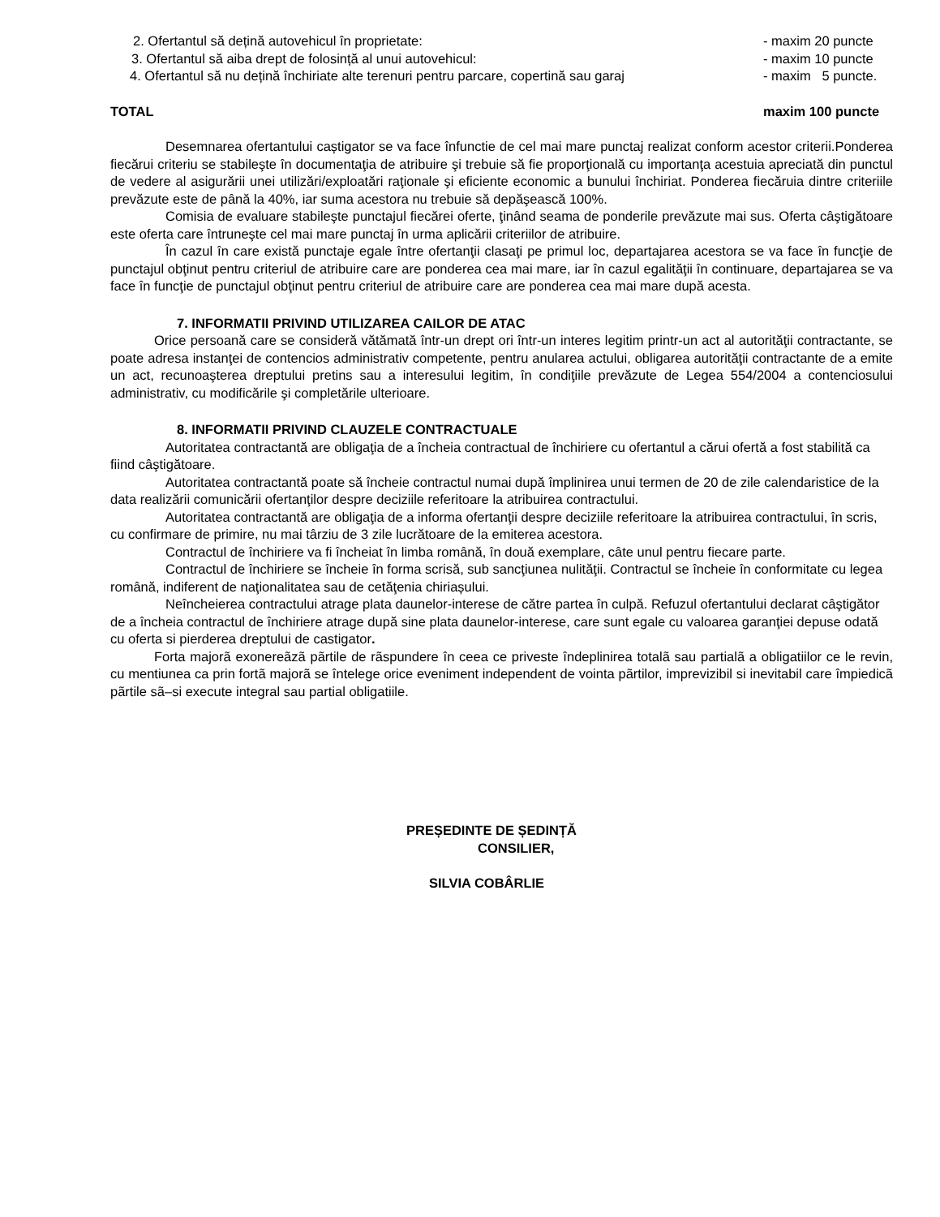2. Ofertantul să dețină autovehicul în proprietate: - maxim 20 puncte
3. Ofertantul să aiba drept de folosință al unui autovehicul: - maxim 10 puncte
4. Ofertantul să nu dețină închiriate alte terenuri pentru parcare, copertină sau garaj - maxim 5 puncte.
TOTAL maxim 100 puncte
Desemnarea ofertantului caștigator se va face înfunctie de cel mai mare punctaj realizat conform acestor criterii.Ponderea fiecărui criteriu se stabileşte în documentaţia de atribuire şi trebuie să fie proporţională cu importanţa acestuia apreciată din punctul de vedere al asigurării unei utilizări/exploatări raţionale şi eficiente economic a bunului închiriat. Ponderea fiecăruia dintre criteriile prevăzute este de până la 40%, iar suma acestora nu trebuie să depăşească 100%.
Comisia de evaluare stabileşte punctajul fiecărei oferte, ţinând seama de ponderile prevăzute mai sus. Oferta câştigătoare este oferta care întruneşte cel mai mare punctaj în urma aplicării criteriilor de atribuire.
În cazul în care există punctaje egale între ofertanţii clasaţi pe primul loc, departajarea acestora se va face în funcţie de punctajul obţinut pentru criteriul de atribuire care are ponderea cea mai mare, iar în cazul egalităţii în continuare, departajarea se va face în funcţie de punctajul obţinut pentru criteriul de atribuire care are ponderea cea mai mare după acesta.
7. INFORMATII PRIVIND UTILIZAREA CAILOR DE ATAC
Orice persoană care se consideră vătămată într-un drept ori într-un interes legitim printr-un act al autorităţii contractante, se poate adresa instanţei de contencios administrativ competente, pentru anularea actului, obligarea autorităţii contractante de a emite un act, recunoaşterea dreptului pretins sau a interesului legitim, în condiţiile prevăzute de Legea 554/2004 a contenciosului administrativ, cu modificările şi completările ulterioare.
8. INFORMATII PRIVIND CLAUZELE CONTRACTUALE
Autoritatea contractantă are obligaţia de a încheia contractual de închiriere cu ofertantul a cărui ofertă a fost stabilită ca fiind câştigătoare.
Autoritatea contractantă poate să încheie contractul numai după împlinirea unui termen de 20 de zile calendaristice de la data realizării comunicării ofertanţilor despre deciziile referitoare la atribuirea contractului.
Autoritatea contractantă are obligaţia de a informa ofertanţii despre deciziile referitoare la atribuirea contractului, în scris, cu confirmare de primire, nu mai târziu de 3 zile lucrătoare de la emiterea acestora.
Contractul de închiriere va fi încheiat în limba română, în două exemplare, câte unul pentru fiecare parte.
Contractul de închiriere se încheie în forma scrisă, sub sancţiunea nulităţii. Contractul se încheie în conformitate cu legea română, indiferent de naţionalitatea sau de cetăţenia chiriașului.
Neîncheierea contractului atrage plata daunelor-interese de către partea în culpă. Refuzul ofertantului declarat câştigător de a încheia contractul de închiriere atrage după sine plata daunelor-interese, care sunt egale cu valoarea garanţiei depuse odată cu oferta si pierderea dreptului de castigator.
Forta majorã exonereãzã pãrtile de rãspundere în ceea ce priveste îndeplinirea totalã sau partialã a obligatiilor ce le revin, cu mentiunea ca prin fortã majorã se întelege orice eveniment independent de vointa pãrtilor, imprevizibil si inevitabil care împiedicã pãrtile sã–si execute integral sau partial obligatiile.
PREȘEDINTE DE ȘEDINȚĂ
CONSILIER,
SILVIA COBÂRLIE